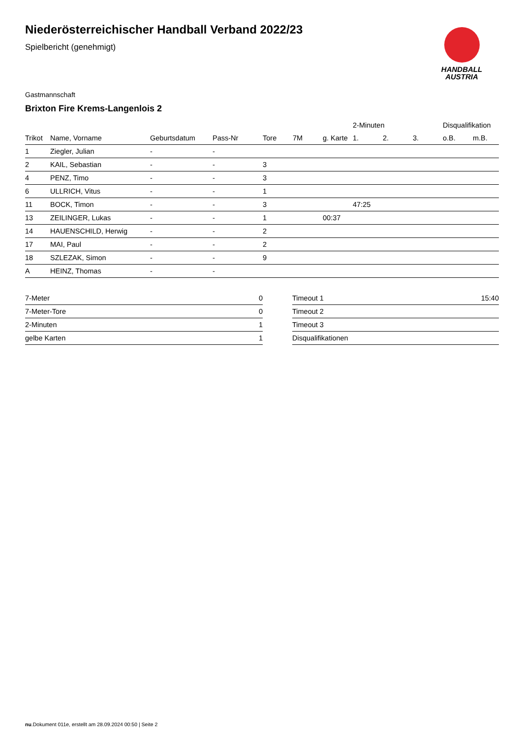HANDBALL
AUSTRIA
Niederösterreichischer Handball Verband 2022/23
Spielbericht (genehmigt)
Gastmannschaft
Brixton Fire Krems-Langenlois 2
| | | | | | | | 2-Minuten | | | Disqualifikation | |
| --- | --- | --- | --- | --- | --- | --- | --- | --- | --- | --- | --- |
| Trikot | Name, Vorname | Geburtsdatum | Pass-Nr | Tore | 7M | g. Karte | 1. | 2. | 3. | o.B. | m.B. |
| 1 | Ziegler, Julian | - | - | | | | | | | | |
| 2 | KAIL, Sebastian | - | - | 3 | | | | | | | |
| 4 | PENZ, Timo | - | - | 3 | | | | | | | |
| 6 | ULLRICH, Vitus | - | - | 1 | | | | | | | |
| 11 | BOCK, Timon | - | - | 3 | | | 47:25 | | | | |
| 13 | ZEILINGER, Lukas | - | - | 1 | | 00:37 | | | | | |
| 14 | HAUENSCHILD, Herwig | - | - | 2 | | | | | | | |
| 17 | MAI, Paul | - | - | 2 | | | | | | | |
| 18 | SZLEZAK, Simon | - | - | 9 | | | | | | | |
| A | HEINZ, Thomas | - | - | | | | | | | | |
| 7-Meter | 0 |
| 7-Meter-Tore | 0 |
| 2-Minuten | 1 |
| gelbe Karten | 1 |
| Timeout 1 | 15:40 |
| Timeout 2 | |
| Timeout 3 | |
| Disqualifikationen | |
nu.Dokument 011e, erstellt am 28.09.2024 00:50 | Seite 2